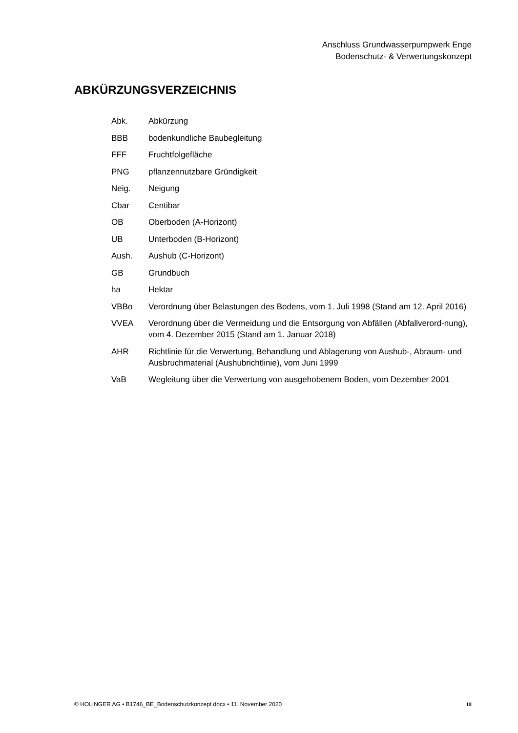Anschluss Grundwasserpumpwerk Enge
Bodenschutz- & Verwertungskonzept
ABKÜRZUNGSVERZEICHNIS
Abk. Abkürzung
BBB bodenkundliche Baubegleitung
FFF Fruchtfolgefläche
PNG pflanzennutzbare Gründigkeit
Neig. Neigung
Cbar Centibar
OB Oberboden (A-Horizont)
UB Unterboden (B-Horizont)
Aush. Aushub (C-Horizont)
GB Grundbuch
ha Hektar
VBBo Verordnung über Belastungen des Bodens, vom 1. Juli 1998 (Stand am 12. April 2016)
VVEA Verordnung über die Vermeidung und die Entsorgung von Abfällen (Abfallverord-nung), vom 4. Dezember 2015 (Stand am 1. Januar 2018)
AHR Richtlinie für die Verwertung, Behandlung und Ablagerung von Aushub-, Abraum- und Ausbruchmaterial (Aushubrichtlinie), vom Juni 1999
VaB Wegleitung über die Verwertung von ausgehobenem Boden, vom Dezember 2001
© HOLINGER AG • B1746_BE_Bodenschutzkonzept.docx • 11. November 2020 iii